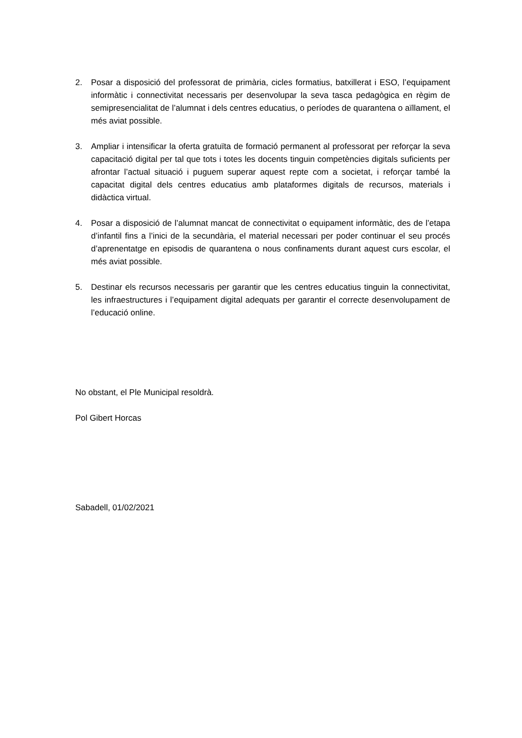2. Posar a disposició del professorat de primària, cicles formatius, batxillerat i ESO, l’equipament informàtic i connectivitat necessaris per desenvolupar la seva tasca pedagògica en règim de semipresencialitat de l’alumnat i dels centres educatius, o períodes de quarantena o aïllament, el més aviat possible.
3. Ampliar i intensificar la oferta gratuïta de formació permanent al professorat per reforçar la seva capacitació digital per tal que tots i totes les docents tinguin competències digitals suficients per afrontar l’actual situació i puguem superar aquest repte com a societat, i reforçar també la capacitat digital dels centres educatius amb plataformes digitals de recursos, materials i didàctica virtual.
4. Posar a disposició de l’alumnat mancat de connectivitat o equipament informàtic, des de l’etapa d’infantil fins a l’inici de la secundària, el material necessari per poder continuar el seu procés d’aprenentatge en episodis de quarantena o nous confinaments durant aquest curs escolar, el més aviat possible.
5. Destinar els recursos necessaris per garantir que les centres educatius tinguin la connectivitat, les infraestructures i l’equipament digital adequats per garantir el correcte desenvolupament de l’educació online.
No obstant, el Ple Municipal resoldrà.
Pol Gibert Horcas
Sabadell, 01/02/2021